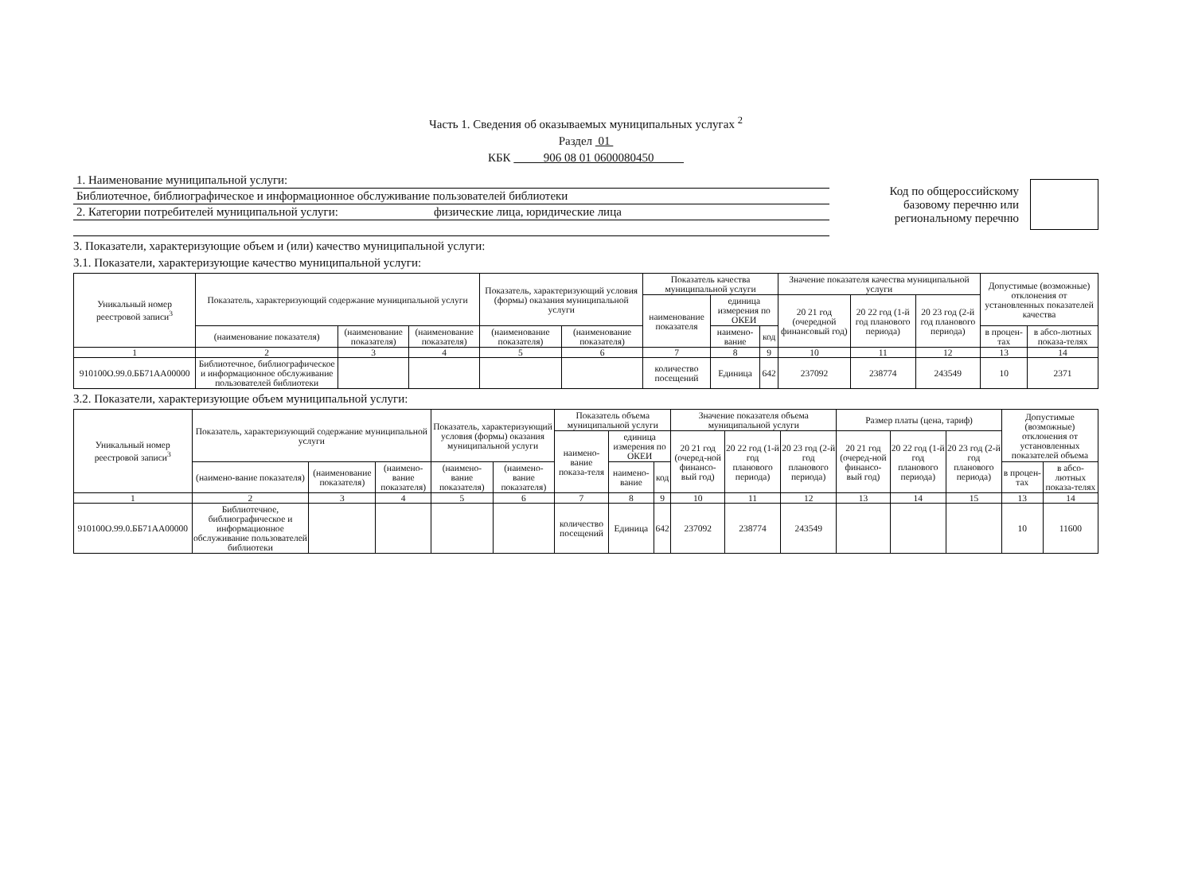Часть 1. Сведения об оказываемых муниципальных услугах <sup>2</sup>
Раздел 01
КБК 906 08 01 0600080450
1. Наименование муниципальной услуги:
Библиотечное, библиографическое и информационное обслуживание пользователей библиотеки
2. Категории потребителей муниципальной услуги: физические лица, юридические лица
Код по общероссийскому
базовому перечню или
региональному перечню
3. Показатели, характеризующие объем и (или) качество муниципальной услуги:
3.1. Показатели, характеризующие качество муниципальной услуги:
| Уникальный номер реестровой записи<sup>3</sup> | Показатель, характеризующий содержание муниципальной услуги | | | Показатель, характеризующий условия (формы) оказания муниципальной услуги | | Показатель качества муниципальной услуги | | | Значение показателя качества муниципальной услуги | | | Допустимые (возможные) отклонения от установленных показателей качества | |
| --- | --- | --- | --- | --- | --- | --- | --- | --- | --- | --- | --- | --- | --- |
| | | | | | | наименование показателя | единица измерения по ОКЕИ | | 20 21 год (очередной финансовый год) | 20 22 год (1-й год планового периода) | 20 23 год (2-й год планового периода) | | |
| | (наименование показателя) | (наименование показателя) | (наименование показателя) | (наименование показателя) | (наименование показателя) | | наимено-вание | код | | | | в процен-тах | в абсо-лютных показа-телях |
| 1 | 2 | 3 | 4 | 5 | 6 | 7 | 8 | 9 | 10 | 11 | 12 | 13 | 14 |
| 910100О.99.0.ББ71АА00000 | Библиотечное, библиографическое и информационное обслуживание пользователей библиотеки | | | | | количество посещений | Единица | 642 | 237092 | 238774 | 243549 | 10 | 2371 |
3.2. Показатели, характеризующие объем муниципальной услуги:
| Уникальный номер реестровой записи<sup>3</sup> | Показатель, характеризующий содержание муниципальной услуги | | | Показатель, характеризующий условия (формы) оказания муниципальной услуги | | Показатель объема муниципальной услуги | | | Значение показателя объема муниципальной услуги | | | Размер платы (цена, тариф) | | | Допустимые (возможные) отклонения от установленных показателей объема | |
| --- | --- | --- | --- | --- | --- | --- | --- | --- | --- | --- | --- | --- | --- | --- | --- | --- |
| | | | | | | наимено-вание показа-теля | единица измерения по ОКЕИ | | 20 21 год (очеред-ной финансо-вый год) | 20 22 год (1-й год планового периода) | 20 23 год (2-й год планового периода) | 20 21 год (очеред-ной финансо-вый год) | 20 22 год (1-й год планового периода) | 20 23 год (2-й год планового периода) | | |
| | (наимено-вание показателя) | (наименование показателя) | (наимено-вание показателя) | (наимено-вание показателя) | (наимено-вание показателя) | | наимено-вание | код | | | | | | | в процен-тах | в абсо-лютных показа-телях |
| 1 | 2 | 3 | 4 | 5 | 6 | 7 | 8 | 9 | 10 | 11 | 12 | 13 | 14 | 15 | 13 | 14 |
| 910100О.99.0.ББ71АА00000 | Библиотечное, библиографическое и информационное обслуживание пользователей библиотеки | | | | | количество посещений | Единица | 642 | 237092 | 238774 | 243549 | | | | 10 | 11600 |